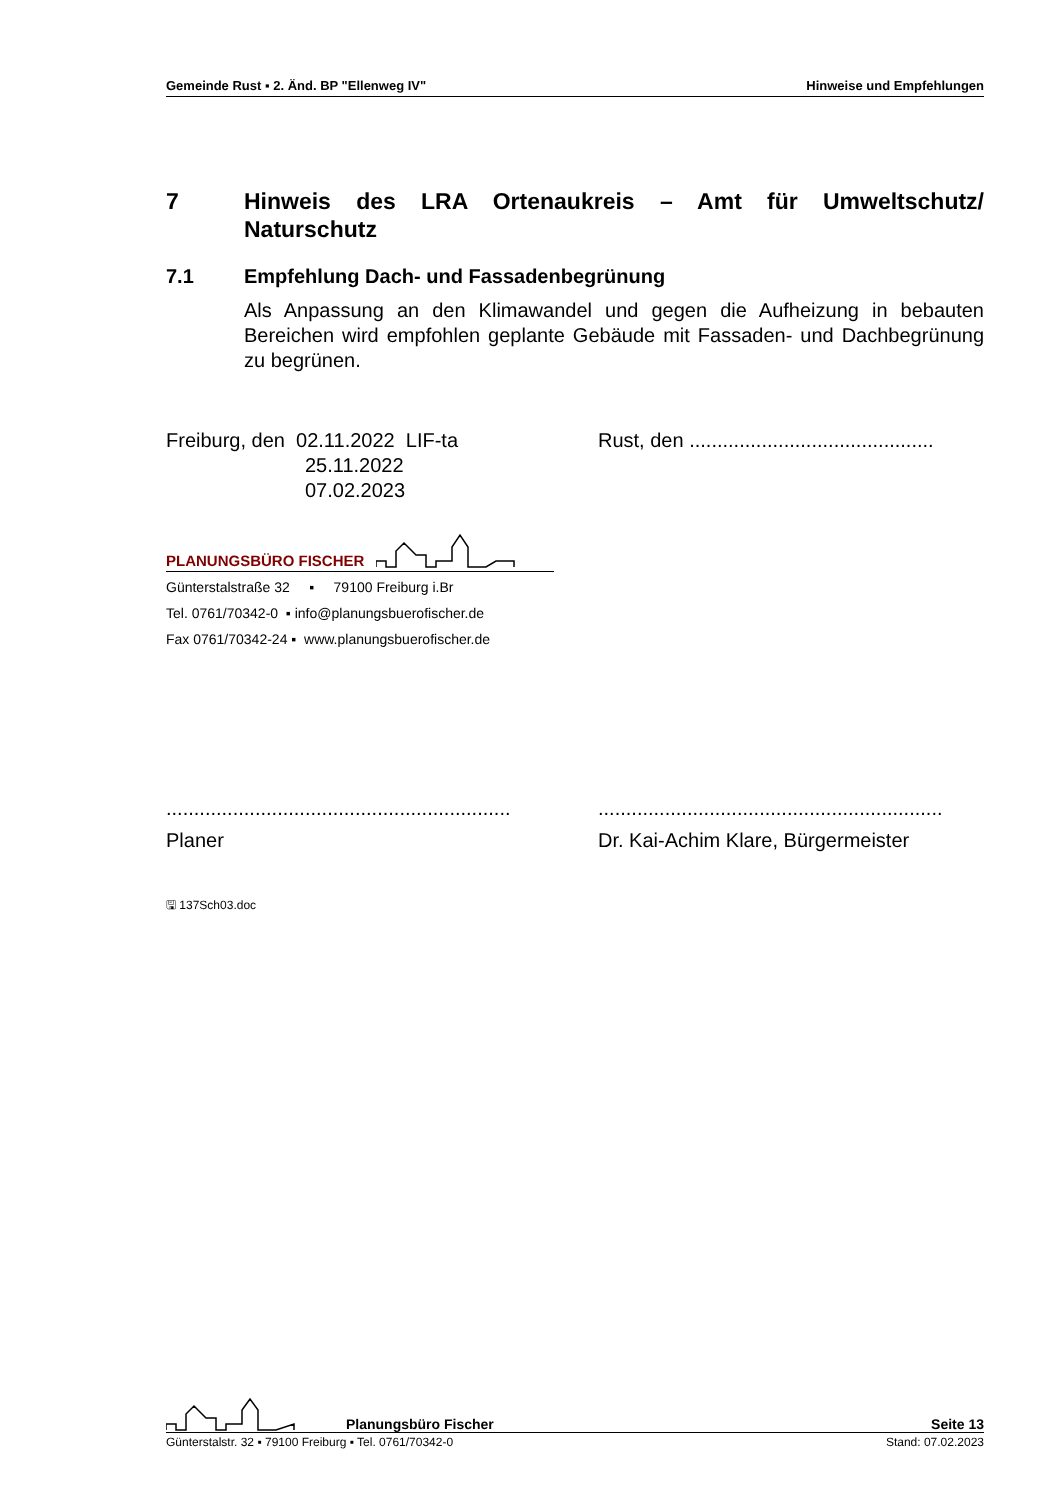Gemeinde Rust ▪ 2. Änd. BP "Ellenweg IV" Hinweise und Empfehlungen
7 Hinweis des LRA Ortenaukreis – Amt für Umweltschutz/ Naturschutz
7.1 Empfehlung Dach- und Fassadenbegrünung
Als Anpassung an den Klimawandel und gegen die Aufheizung in bebauten Bereichen wird empfohlen geplante Gebäude mit Fassaden- und Dachbegrünung zu begrünen.
Freiburg, den 02.11.2022 LIF-ta
25.11.2022
07.02.2023
Rust, den ............................................
PLANUNGSBÜRO FISCHER
Günterstalstraße 32 ▪ 79100 Freiburg i.Br
Tel. 0761/70342-0 ▪ info@planungsbuerofischer.de
Fax 0761/70342-24 ▪ www.planungsbuerofischer.de
..............................................................
Planer
..............................................................
Dr. Kai-Achim Klare, Bürgermeister
🖫 137Sch03.doc
Planungsbüro Fischer Seite 13
Günterstalstr. 32 ▪ 79100 Freiburg ▪ Tel. 0761/70342-0 Stand: 07.02.2023